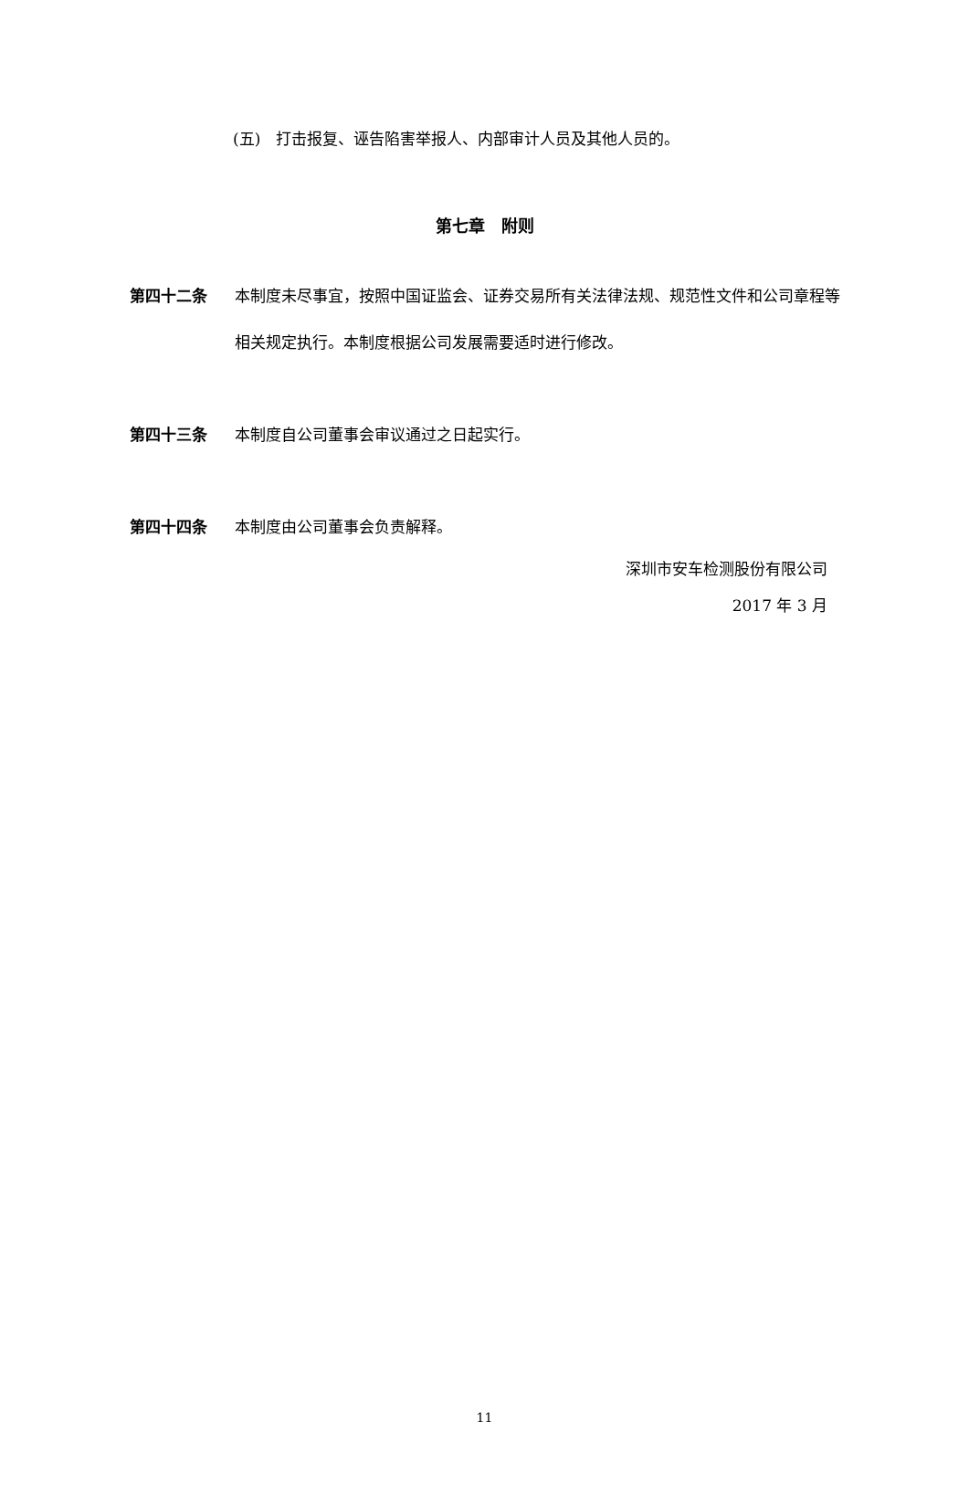(五)　打击报复、诬告陷害举报人、内部审计人员及其他人员的。
第七章　附则
第四十二条 本制度未尽事宜，按照中国证监会、证券交易所有关法律法规、规范性文件和公司章程等相关规定执行。本制度根据公司发展需要适时进行修改。
第四十三条 本制度自公司董事会审议通过之日起实行。
第四十四条 本制度由公司董事会负责解释。
深圳市安车检测股份有限公司
2017 年 3 月
11